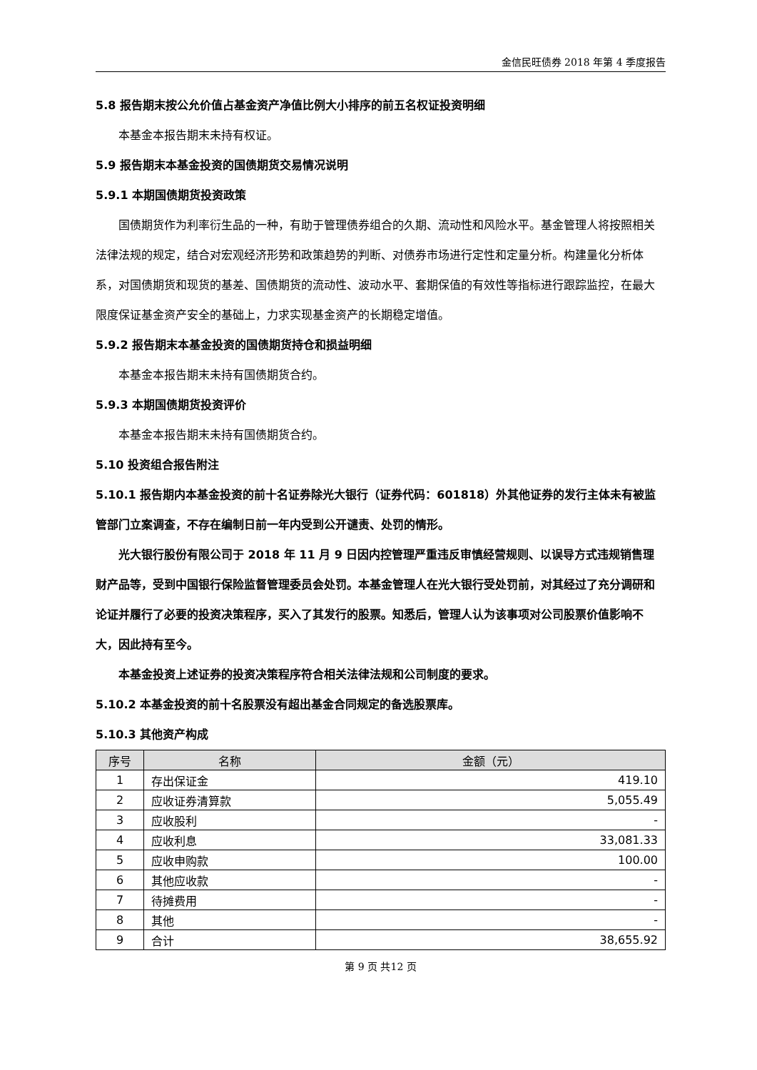金信民旺债券 2018 年第 4 季度报告
5.8 报告期末按公允价值占基金资产净值比例大小排序的前五名权证投资明细
本基金本报告期末未持有权证。
5.9 报告期末本基金投资的国债期货交易情况说明
5.9.1 本期国债期货投资政策
国债期货作为利率衍生品的一种，有助于管理债券组合的久期、流动性和风险水平。基金管理人将按照相关法律法规的规定，结合对宏观经济形势和政策趋势的判断、对债券市场进行定性和定量分析。构建量化分析体系，对国债期货和现货的基差、国债期货的流动性、波动水平、套期保值的有效性等指标进行跟踪监控，在最大限度保证基金资产安全的基础上，力求实现基金资产的长期稳定增值。
5.9.2 报告期末本基金投资的国债期货持仓和损益明细
本基金本报告期末未持有国债期货合约。
5.9.3 本期国债期货投资评价
本基金本报告期末未持有国债期货合约。
5.10 投资组合报告附注
5.10.1 报告期内本基金投资的前十名证券除光大银行（证券代码：601818）外其他证券的发行主体未有被监管部门立案调查，不存在编制日前一年内受到公开谴责、处罚的情形。
光大银行股份有限公司于 2018 年 11 月 9 日因内控管理严重违反审慎经营规则、以误导方式违规销售理财产品等，受到中国银行保险监督管理委员会处罚。本基金管理人在光大银行受处罚前，对其经过了充分调研和论证并履行了必要的投资决策程序，买入了其发行的股票。知悉后，管理人认为该事项对公司股票价值影响不大，因此持有至今。
本基金投资上述证券的投资决策程序符合相关法律法规和公司制度的要求。
5.10.2 本基金投资的前十名股票没有超出基金合同规定的备选股票库。
5.10.3 其他资产构成
| 序号 | 名称 | 金额（元） |
| --- | --- | --- |
| 1 | 存出保证金 | 419.10 |
| 2 | 应收证券清算款 | 5,055.49 |
| 3 | 应收股利 | - |
| 4 | 应收利息 | 33,081.33 |
| 5 | 应收申购款 | 100.00 |
| 6 | 其他应收款 | - |
| 7 | 待摊费用 | - |
| 8 | 其他 | - |
| 9 | 合计 | 38,655.92 |
第 9 页 共12 页